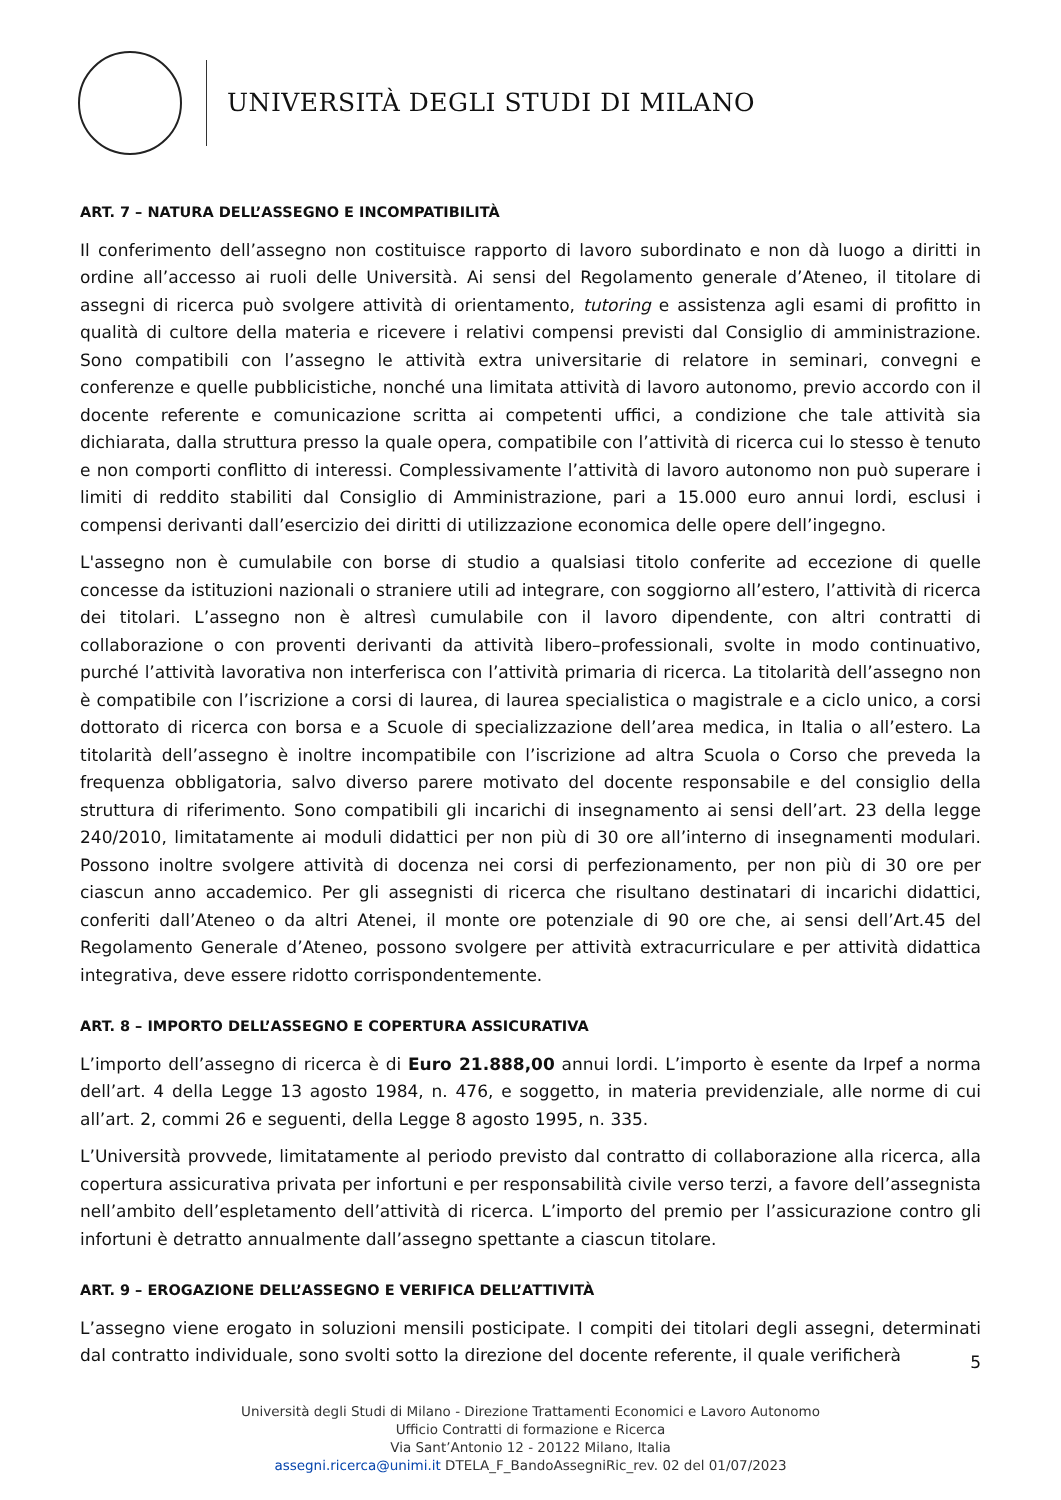UNIVERSITÀ DEGLI STUDI DI MILANO
ART. 7 – NATURA DELL’ASSEGNO E INCOMPATIBILITÀ
Il conferimento dell’assegno non costituisce rapporto di lavoro subordinato e non dà luogo a diritti in ordine all’accesso ai ruoli delle Università. Ai sensi del Regolamento generale d’Ateneo, il titolare di assegni di ricerca può svolgere attività di orientamento, tutoring e assistenza agli esami di profitto in qualità di cultore della materia e ricevere i relativi compensi previsti dal Consiglio di amministrazione. Sono compatibili con l’assegno le attività extra universitarie di relatore in seminari, convegni e conferenze e quelle pubblicistiche, nonché una limitata attività di lavoro autonomo, previo accordo con il docente referente e comunicazione scritta ai competenti uffici, a condizione che tale attività sia dichiarata, dalla struttura presso la quale opera, compatibile con l’attività di ricerca cui lo stesso è tenuto e non comporti conflitto di interessi. Complessivamente l’attività di lavoro autonomo non può superare i limiti di reddito stabiliti dal Consiglio di Amministrazione, pari a 15.000 euro annui lordi, esclusi i compensi derivanti dall’esercizio dei diritti di utilizzazione economica delle opere dell’ingegno.
L'assegno non è cumulabile con borse di studio a qualsiasi titolo conferite ad eccezione di quelle concesse da istituzioni nazionali o straniere utili ad integrare, con soggiorno all’estero, l’attività di ricerca dei titolari. L’assegno non è altresì cumulabile con il lavoro dipendente, con altri contratti di collaborazione o con proventi derivanti da attività libero–professionali, svolte in modo continuativo, purché l’attività lavorativa non interferisca con l’attività primaria di ricerca. La titolarità dell’assegno non è compatibile con l’iscrizione a corsi di laurea, di laurea specialistica o magistrale e a ciclo unico, a corsi dottorato di ricerca con borsa e a Scuole di specializzazione dell’area medica, in Italia o all’estero. La titolarità dell’assegno è inoltre incompatibile con l’iscrizione ad altra Scuola o Corso che preveda la frequenza obbligatoria, salvo diverso parere motivato del docente responsabile e del consiglio della struttura di riferimento. Sono compatibili gli incarichi di insegnamento ai sensi dell’art. 23 della legge 240/2010, limitatamente ai moduli didattici per non più di 30 ore all’interno di insegnamenti modulari. Possono inoltre svolgere attività di docenza nei corsi di perfezionamento, per non più di 30 ore per ciascun anno accademico. Per gli assegnisti di ricerca che risultano destinatari di incarichi didattici, conferiti dall’Ateneo o da altri Atenei, il monte ore potenziale di 90 ore che, ai sensi dell’Art.45 del Regolamento Generale d’Ateneo, possono svolgere per attività extracurriculare e per attività didattica integrativa, deve essere ridotto corrispondentemente.
ART. 8 – IMPORTO DELL’ASSEGNO E COPERTURA ASSICURATIVA
L’importo dell’assegno di ricerca è di Euro 21.888,00 annui lordi. L’importo è esente da Irpef a norma dell’art. 4 della Legge 13 agosto 1984, n. 476, e soggetto, in materia previdenziale, alle norme di cui all’art. 2, commi 26 e seguenti, della Legge 8 agosto 1995, n. 335.
L’Università provvede, limitatamente al periodo previsto dal contratto di collaborazione alla ricerca, alla copertura assicurativa privata per infortuni e per responsabilità civile verso terzi, a favore dell’assegnista nell’ambito dell’espletamento dell’attività di ricerca. L’importo del premio per l’assicurazione contro gli infortuni è detratto annualmente dall’assegno spettante a ciascun titolare.
ART. 9 – EROGAZIONE DELL’ASSEGNO E VERIFICA DELL’ATTIVITÀ
L’assegno viene erogato in soluzioni mensili posticipate. I compiti dei titolari degli assegni, determinati dal contratto individuale, sono svolti sotto la direzione del docente referente, il quale verificherà
5
Università degli Studi di Milano - Direzione Trattamenti Economici e Lavoro Autonomo
Ufficio Contratti di formazione e Ricerca
Via Sant’Antonio 12 - 20122 Milano, Italia
assegni.ricerca@unimi.it DTELA_F_BandoAssegniRic_rev. 02 del 01/07/2023